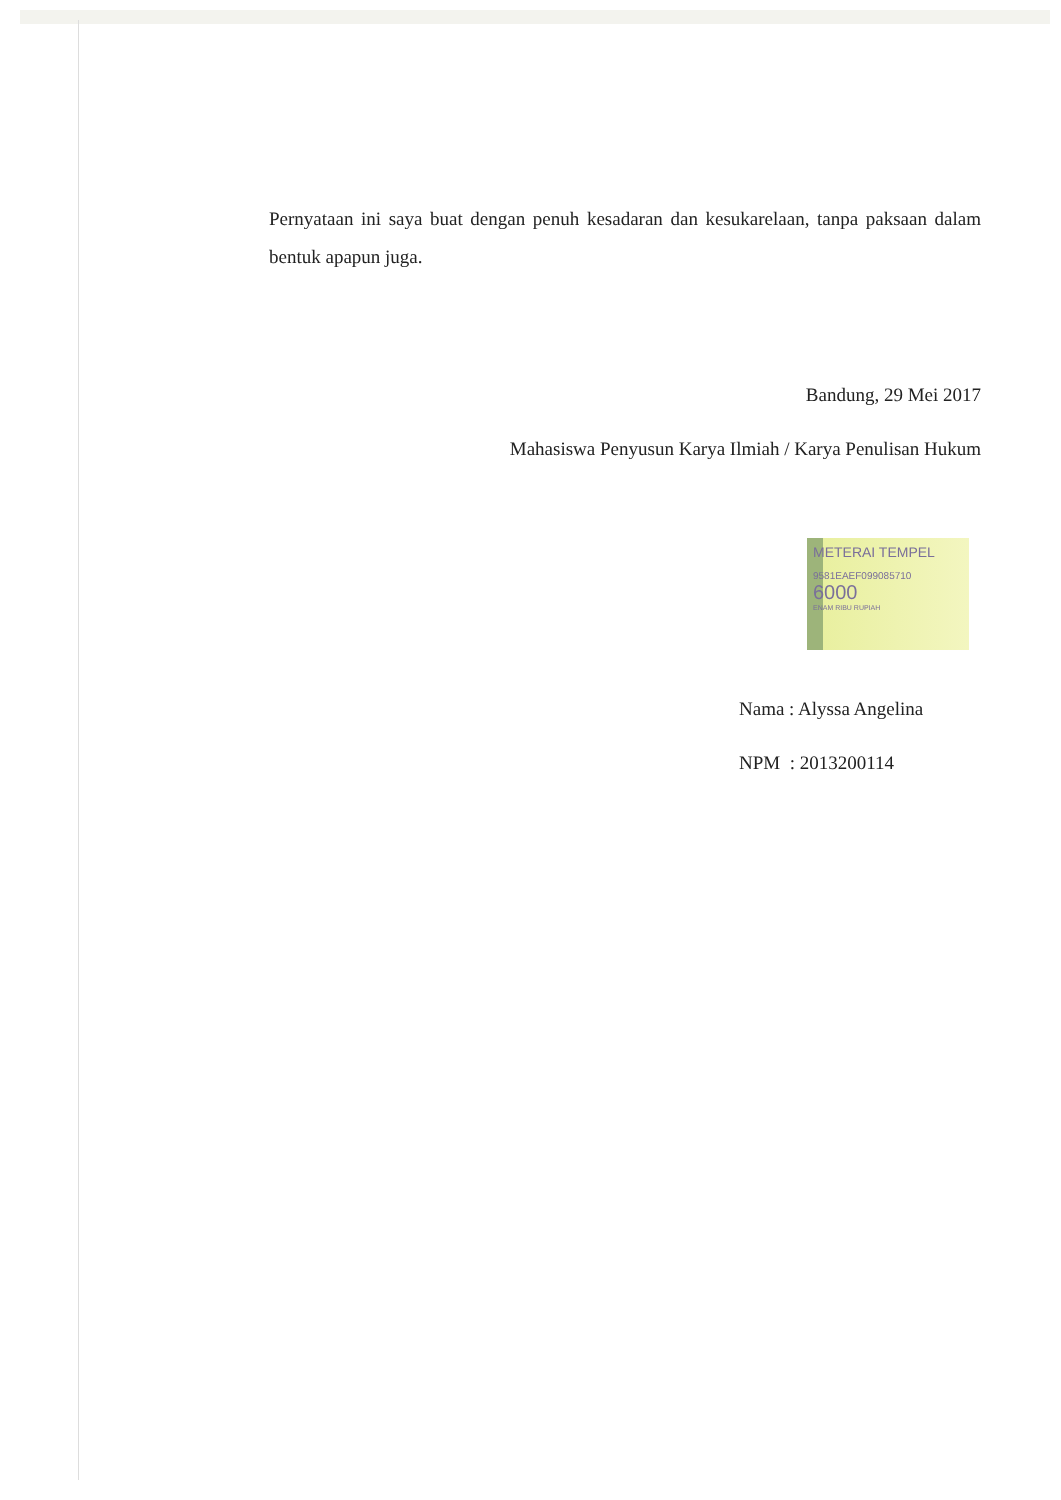Pernyataan ini saya buat dengan penuh kesadaran dan kesukarelaan, tanpa paksaan dalam bentuk apapun juga.
Bandung, 29 Mei 2017
Mahasiswa Penyusun Karya Ilmiah / Karya Penulisan Hukum
METERAI TEMPEL
9581EAEF099085710
6000
ENAM RIBU RUPIAH
Nama : Alyssa Angelina
NPM : 2013200114